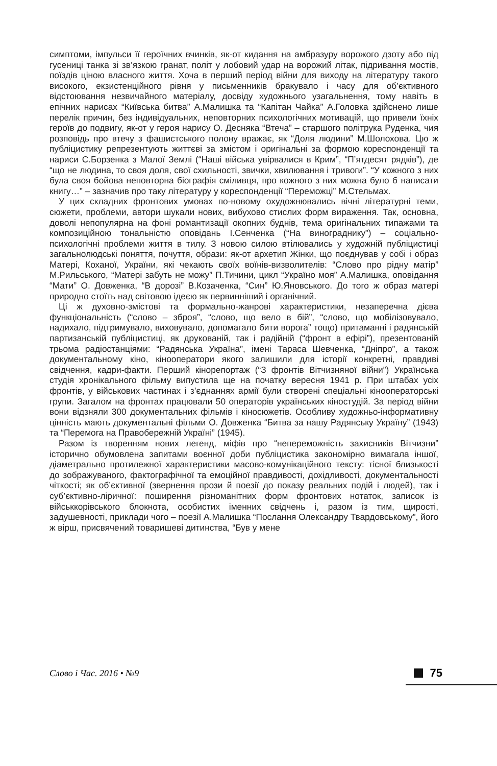симптоми, імпульси її героїчних вчинків, як-от кидання на амбразуру ворожого дзоту або під гусениці танка зі зв’язкою гранат, політ у лобовий удар на ворожий літак, підривання мостів, поїздів ціною власного життя. Хоча в перший період війни для виходу на літературу такого високого, екзистенційного рівня у письменників бракувало і часу для об’єктивного відстоювання незвичайного матеріалу, досвіду художнього узагальнення, тому навіть в епічних нарисах “Київська битва” А.Малишка та “Капітан Чайка” А.Головка здійснено лише перелік причин, без індивідуальних, неповторних психологічних мотивацій, що привели їхніх героїв до подвигу, як-от у героя нарису О. Десняка “Втеча” – старшого політрука Руденка, чия розповідь про втечу з фашистського полону вражає, як “Доля людини” М.Шолохова. Цю ж публіцистику репрезентують життєві за змістом і оригінальні за формою кореспонденції та нариси С.Борзенка з Малої Землі (“Наші війська увірвалися в Крим”, “П’ятдесят рядків”), де “що не людина, то своя доля, свої схильності, звички, хвилювання і тривоги”. “У кожного з них була своя бойова неповторна біографія сміливця, про кожного з них можна було б написати книгу…” – зазначив про таку літературу у кореспонденції “Переможці” М.Стельмах.
У цих складних фронтових умовах по-новому охудожнювались вічні літературні теми, сюжети, проблеми, автори шукали нових, вибухово стислих форм вираження. Так, основна, доволі непопулярна на фоні романтизації окопних буднів, тема оригінальних типажами та композиційною тональністю оповідань І.Сенченка (“На винограднику”) – соціально-психологічні проблеми життя в тилу. З новою силою втілювались у художній публіцистиці загальнолюдські поняття, почуття, образи: як-от архетип Жінки, що поєднував у собі і образ Матері, Коханої, України, які чекають своїх воїнів-визволителів: “Слово про рідну матір” М.Рильського, “Матері забуть не можу” П.Тичини, цикл “Україно моя” А.Малишка, оповідання “Мати” О. Довженка, “В дорозі” В.Козаченка, “Син” Ю.Яновського. До того ж образ матері природно стоїть над світовою ідеєю як первинніший і органічний.
Ці ж духовно-змістові та формально-жанрові характеристики, незаперечна дієва функціональність (“слово – зброя”, “слово, що вело в бій”, “слово, що мобілізовувало, надихало, підтримувало, виховувало, допомагало бити ворога” тощо) притаманні і радянській партизанській публіцистиці, як друкованій, так і радійній (“фронт в ефірі”), презентованій трьома радіостанціями: “Радянська Україна”, імені Тараса Шевченка, “Дніпро”, а також документальному кіно, кінооператори якого залишили для історії конкретні, правдиві свідчення, кадри-факти. Перший кінорепортаж (“З фронтів Вітчизняної війни”) Українська студія хронікального фільму випустила ще на початку вересня 1941 р. При штабах усіх фронтів, у військових частинах і з’єднаннях армії були створені спеціальні кінооператорські групи. Загалом на фронтах працювали 50 операторів українських кіностудій. За період війни вони відзняли 300 документальних фільмів і кіносюжетів. Особливу художньо-інформативну цінність мають документальні фільми О. Довженка “Битва за нашу Радянську Україну” (1943) та “Перемога на Правобережній Україні” (1945).
Разом із творенням нових легенд, міфів про “непереможність захисників Вітчизни” історично обумовлена запитами воєнної доби публіцистика закономірно вимагала іншої, діаметрально протилежної характеристики масово-комунікаційного тексту: тісної близькості до зображуваного, фактографічної та емоційної правдивості, дохідливості, документальності чіткості; як об’єктивної (звернення прози й поезії до показу реальних подій і людей), так і суб’єктивно-ліричної: поширення різноманітних форм фронтових нотаток, записок із військкорівського блокнота, особистих іменних свідчень і, разом із тим, щирості, задушевності, приклади чого – поезії А.Малишка “Послання Олександру Твардовському”, його ж вірш, присвячений товаришеві дитинства, “Був у мене
Слово і Час. 2016 • №9 75